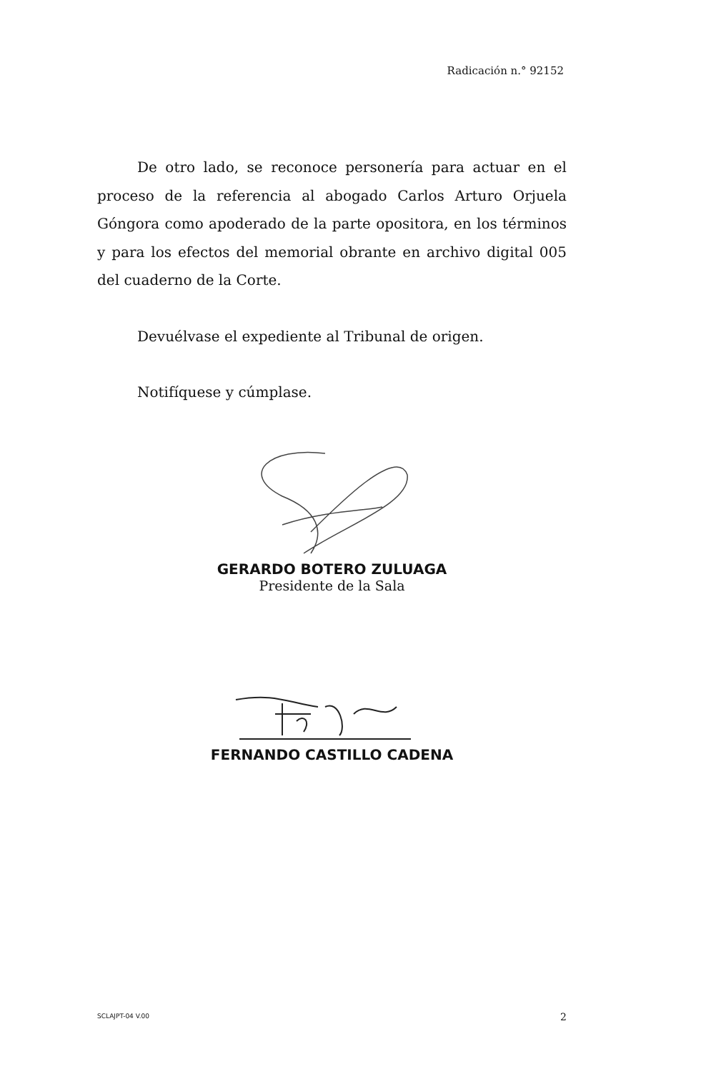Radicación n.° 92152
De otro lado, se reconoce personería para actuar en el proceso de la referencia al abogado Carlos Arturo Orjuela Góngora como apoderado de la parte opositora, en los términos y para los efectos del memorial obrante en archivo digital 005 del cuaderno de la Corte.
Devuélvase el expediente al Tribunal de origen.
Notifíquese y cúmplase.
GERARDO BOTERO ZULUAGA
Presidente de la Sala
FERNANDO CASTILLO CADENA
SCLAJPT-04 V.00 2